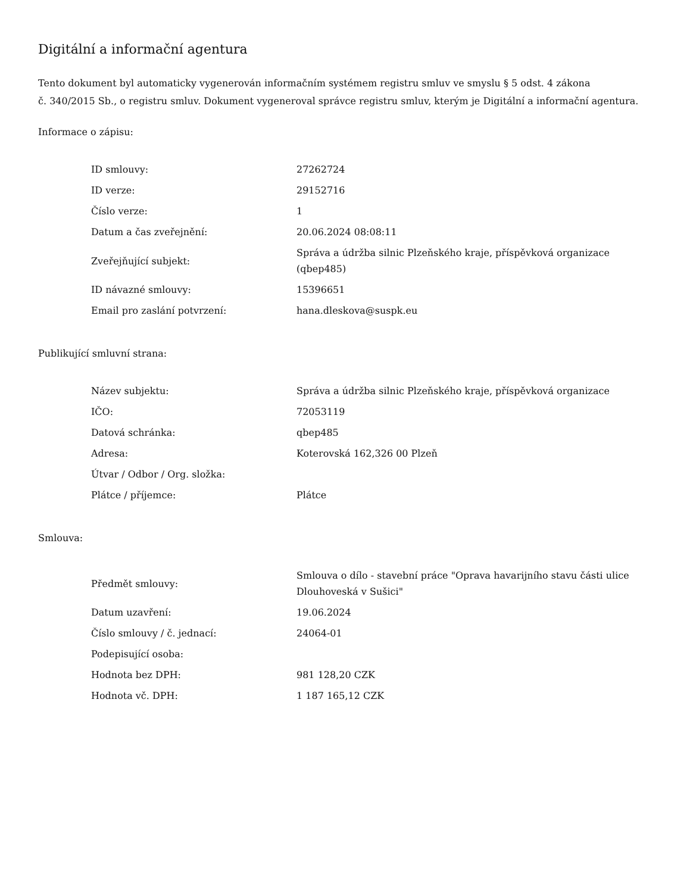Digitální a informační agentura
Tento dokument byl automaticky vygenerován informačním systémem registru smluv ve smyslu § 5 odst. 4 zákona
č. 340/2015 Sb., o registru smluv. Dokument vygeneroval správce registru smluv, kterým je Digitální a informační agentura.
Informace o zápisu:
| ID smlouvy: | 27262724 |
| ID verze: | 29152716 |
| Číslo verze: | 1 |
| Datum a čas zveřejnění: | 20.06.2024 08:08:11 |
| Zveřejňující subjekt: | Správa a údržba silnic Plzeňského kraje, příspěvková organizace (qbep485) |
| ID návazné smlouvy: | 15396651 |
| Email pro zaslání potvrzení: | hana.dleskova@suspk.eu |
Publikující smluvní strana:
| Název subjektu: | Správa a údržba silnic Plzeňského kraje, příspěvková organizace |
| IČO: | 72053119 |
| Datová schránka: | qbep485 |
| Adresa: | Koterovská 162,326 00 Plzeň |
| Útvar / Odbor / Org. složka: | |
| Plátce / příjemce: | Plátce |
Smlouva:
| Předmět smlouvy: | Smlouva o dílo - stavební práce "Oprava havarijního stavu části ulice Dlouhoveská v Sušici" |
| Datum uzavření: | 19.06.2024 |
| Číslo smlouvy / č. jednací: | 24064-01 |
| Podepisující osoba: | |
| Hodnota bez DPH: | 981 128,20 CZK |
| Hodnota vč. DPH: | 1 187 165,12 CZK |